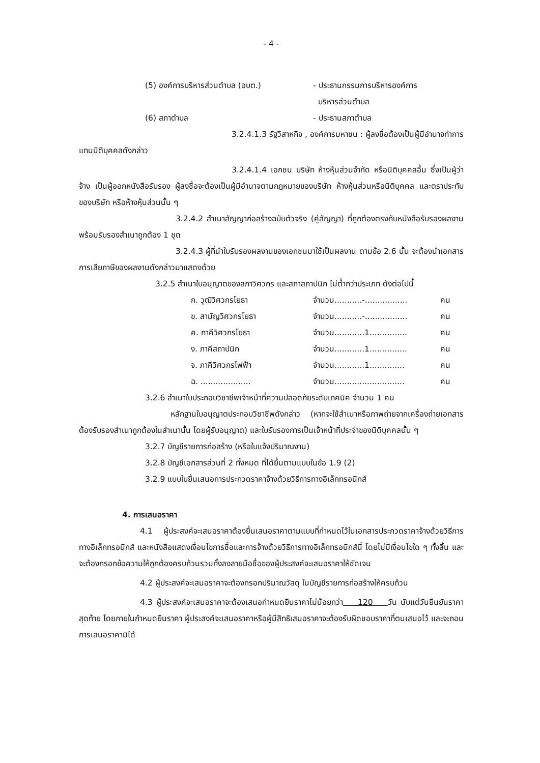- 4 -
| (5) องค์การบริหารส่วนตำบล (อบต.) | - ประธานกรรมการบริหารองค์การ บริหารส่วนตำบล |
| (6) สภาตำบล | - ประธานสภาตำบล |
3.2.4.1.3 รัฐวิสาหกิจ , องค์การมหาชน : ผู้ลงชื่อต้องเป็นผู้มีอำนาจทำการแทนนิติบุคคลดังกล่าว
3.2.4.1.4 เอกชน บริษัท ห้างหุ้นส่วนจำกัด หรือนิติบุคคลอื่น ซึ่งเป็นผู้ว่าจ้าง เป็นผู้ออกหนังสือรับรอง ผู้ลงชื่อจะต้องเป็นผู้มีอำนาจตามกฎหมายของบริษัท ห้างหุ้นส่วนหรือนิติบุคคล และตราประทับของบริษัท หรือห้างหุ้นส่วนนั้น ๆ
3.2.4.2 สำเนาสัญญาก่อสร้างฉบับตัวจริง (คู่สัญญา) ที่ถูกต้องตรงกับหนังสือรับรองผลงานพร้อมรับรองสำเนาถูกต้อง 1 ชุด
3.2.4.3 ผู้ที่นำใบรับรองผลงานของเอกชนมาใช้เป็นผลงาน ตามข้อ 2.6 นั้น จะต้องนำเอกสารการเสียภาษีของผลงานดังกล่าวมาแสดงด้วย
3.2.5 สำเนาใบอนุญาตของสภาวิศวกร และสภาสถาปนิก ไม่ต่ำกว่าประเภท ดังต่อไปนี้
| ก. วุฒิวิศวกรโยธา | จำนวน...........-................. | คน |
| ข. สามัญวิศวกรโยธา | จำนวน...........-................. | คน |
| ค. ภาคีวิศวกรโยธา | จำนวน............1............... | คน |
| ง. ภาคีสถาปนิก | จำนวน............1............... | คน |
| จ. ภาคีวิศวกรไฟฟ้า | จำนวน............1.............. | คน |
| ฉ. .................... | จำนวน............................ | คน |
3.2.6 สำเนาใบประกอบวิชาชีพเจ้าหน้าที่ความปลอดภัยระดับเทคนิค จำนวน 1 คน
หลักฐานใบอนุญาตประกอบวิชาชีพดังกล่าว (หากจะใช้สำเนาหรือภาพถ่ายจากเครื่องถ่ายเอกสาร ต้องรับรองสำเนาถูกต้องในสำเนานั้น โดยผู้รับอนุญาต) และใบรับรองการเป็นเจ้าหน้าที่ประจำของนิติบุคคลนั้น ๆ
3.2.7 บัญชีรายการก่อสร้าง (หรือใบแจ้งปริมาณงาน)
3.2.8 บัญชีเอกสารส่วนที่ 2 ทั้งหมด ที่ได้ยื่นตามแบบในข้อ 1.9 (2)
3.2.9 แบบใบยื่นเสนอการประกวดราคาจ้างด้วยวิธีการทางอิเล็กทรอนิกส์
4. การเสนอราคา
4.1 ผู้ประสงค์จะเสนอราคาต้องยื่นเสนอราคาตามแบบที่กำหนดไว้ในเอกสารประกวดราคาจ้างด้วยวิธีการทางอิเล็กทรอนิกส์ และหนังสือแสดงเงื่อนไขการซื้อและการจ้างด้วยวิธีการทางอิเล็กทรอนิกส์นี้ โดยไม่มีเงื่อนไขใด ๆ ทั้งสิ้น และจะต้องกรอกข้อความให้ถูกต้องครบถ้วนรวมทั้งลงลายมือชื่อของผู้ประสงค์จะเสนอราคาให้ชัดเจน
4.2 ผู้ประสงค์จะเสนอราคาจะต้องกรอกปริมาณวัสดุ ในบัญชีรายการก่อสร้างให้ครบถ้วน
4.3 ผู้ประสงค์จะเสนอราคาจะต้องเสนอกำหนดยืนราคาไม่น้อยกว่า 120 วัน นับแต่วันยืนยันราคาสุดท้าย โดยภายในกำหนดยืนราคา ผู้ประสงค์จะเสนอราคาหรือผู้มีสิทธิเสนอราคาจะต้องรับผิดชอบราคาที่ตนเสนอไว้ และจะถอนการเสนอราคามิได้